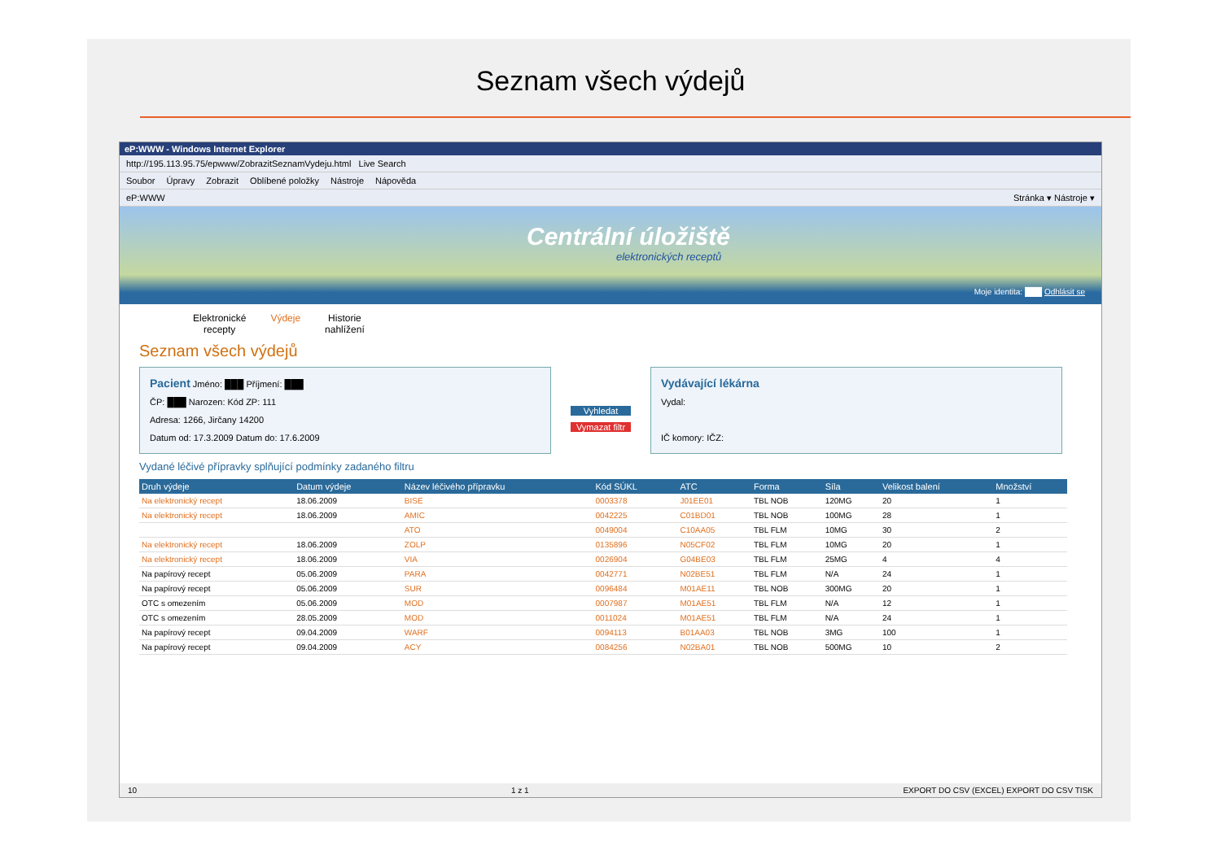Seznam všech výdejů
eP:WWW - Windows Internet Explorer
http://195.113.95.75/epwww/ZobrazitSeznamVydeju.html Live Search
Soubor Úpravy Zobrazit Oblíbené položky Nástroje Nápověda
eP:WWW Stránka ▾ Nástroje ▾
Centrální úložiště
elektronických receptů
Moje identita: ███ Odhlásit se
Elektronické
recepty
Výdeje Historie
nahlížení
Seznam všech výdejů
Pacient Jméno: ███ Příjmení: ███
ČP: ███ Narozen: Kód ZP: 111
Adresa: 1266, Jirčany 14200
Datum od: 17.3.2009 Datum do: 17.6.2009
Vyhledat
Vymazat filtr
Vydávající lékárna
Vydal:
IČ komory: IČZ:
Vydané léčivé přípravky splňující podmínky zadaného filtru
| Druh výdeje | Datum výdeje | Název léčivého přípravku | Kód SÚKL | ATC | Forma | Síla | Velikost balení | Množství |
| --- | --- | --- | --- | --- | --- | --- | --- | --- |
| Na elektronický recept | 18.06.2009 | BISE | 0003378 | J01EE01 | TBL NOB | 120MG | 20 | 1 |
| Na elektronický recept | 18.06.2009 | AMIC | 0042225 | C01BD01 | TBL NOB | 100MG | 28 | 1 |
| | | ATO | 0049004 | C10AA05 | TBL FLM | 10MG | 30 | 2 |
| Na elektronický recept | 18.06.2009 | ZOLP | 0135896 | N05CF02 | TBL FLM | 10MG | 20 | 1 |
| Na elektronický recept | 18.06.2009 | VIA | 0026904 | G04BE03 | TBL FLM | 25MG | 4 | 4 |
| Na papírový recept | 05.06.2009 | PARA | 0042771 | N02BE51 | TBL FLM | N/A | 24 | 1 |
| Na papírový recept | 05.06.2009 | SUR | 0096484 | M01AE11 | TBL NOB | 300MG | 20 | 1 |
| OTC s omezením | 05.06.2009 | MOD | 0007987 | M01AE51 | TBL FLM | N/A | 12 | 1 |
| OTC s omezením | 28.05.2009 | MOD | 0011024 | M01AE51 | TBL FLM | N/A | 24 | 1 |
| Na papírový recept | 09.04.2009 | WARF | 0094113 | B01AA03 | TBL NOB | 3MG | 100 | 1 |
| Na papírový recept | 09.04.2009 | ACY | 0084256 | N02BA01 | TBL NOB | 500MG | 10 | 2 |
10 1 z 1 EXPORT DO CSV (EXCEL) EXPORT DO CSV TISK